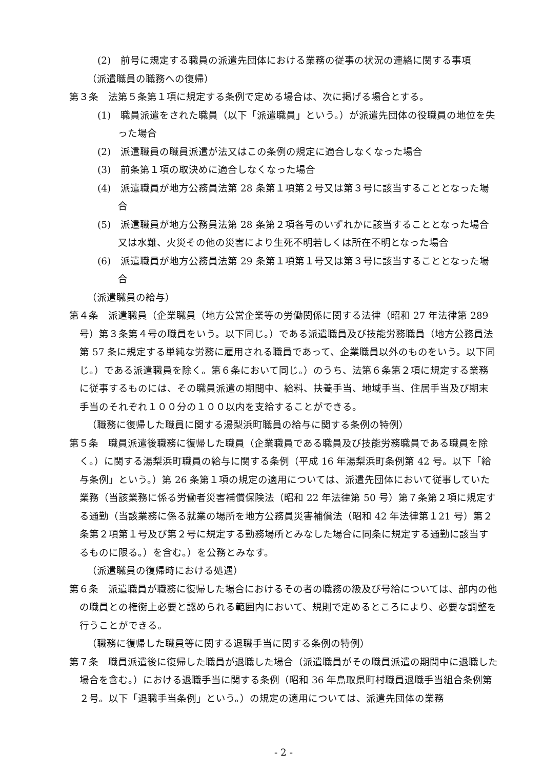(2)　前号に規定する職員の派遣先団体における業務の従事の状況の連絡に関する事項
（派遣職員の職務への復帰）
第３条　法第５条第１項に規定する条例で定める場合は、次に掲げる場合とする。
(1)　職員派遣をされた職員（以下「派遣職員」という。）が派遣先団体の役職員の地位を失った場合
(2)　派遣職員の職員派遣が法又はこの条例の規定に適合しなくなった場合
(3)　前条第１項の取決めに適合しなくなった場合
(4)　派遣職員が地方公務員法第 28 条第１項第２号又は第３号に該当することとなった場合
(5)　派遣職員が地方公務員法第 28 条第２項各号のいずれかに該当することとなった場合又は水難、火災その他の災害により生死不明若しくは所在不明となった場合
(6)　派遣職員が地方公務員法第 29 条第１項第１号又は第３号に該当することとなった場合
（派遣職員の給与）
第４条　派遣職員（企業職員（地方公営企業等の労働関係に関する法律（昭和 27 年法律第 289 号）第３条第４号の職員をいう。以下同じ。）である派遣職員及び技能労務職員（地方公務員法第 57 条に規定する単純な労務に雇用される職員であって、企業職員以外のものをいう。以下同じ。）である派遣職員を除く。第６条において同じ。）のうち、法第６条第２項に規定する業務に従事するものには、その職員派遣の期間中、給料、扶養手当、地域手当、住居手当及び期末手当のそれぞれ１００分の１００以内を支給することができる。
（職務に復帰した職員に関する湯梨浜町職員の給与に関する条例の特例）
第５条　職員派遣後職務に復帰した職員（企業職員である職員及び技能労務職員である職員を除く。）に関する湯梨浜町職員の給与に関する条例（平成 16 年湯梨浜町条例第 42 号。以下「給与条例」という。）第 26 条第１項の規定の適用については、派遣先団体において従事していた業務（当該業務に係る労働者災害補償保険法（昭和 22 年法律第 50 号）第７条第２項に規定する通勤（当該業務に係る就業の場所を地方公務員災害補償法（昭和 42 年法律第１21 号）第２条第２項第１号及び第２号に規定する勤務場所とみなした場合に同条に規定する通勤に該当するものに限る。）を含む。）を公務とみなす。
（派遣職員の復帰時における処遇）
第６条　派遣職員が職務に復帰した場合におけるその者の職務の級及び号給については、部内の他の職員との権衡上必要と認められる範囲内において、規則で定めるところにより、必要な調整を行うことができる。
（職務に復帰した職員等に関する退職手当に関する条例の特例）
第７条　職員派遣後に復帰した職員が退職した場合（派遣職員がその職員派遣の期間中に退職した場合を含む。）における退職手当に関する条例（昭和 36 年鳥取県町村職員退職手当組合条例第２号。以下「退職手当条例」という。）の規定の適用については、派遣先団体の業務
- 2 -